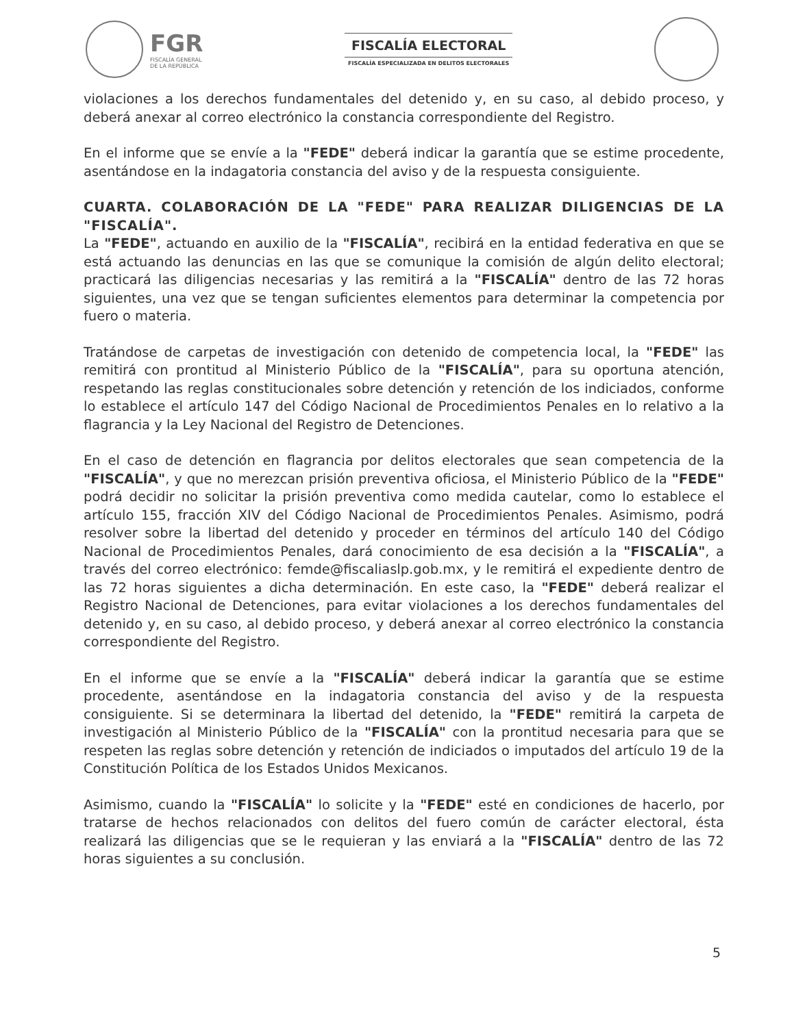FGR
FISCALÍA GENERAL
DE LA REPÚBLICA
FISCALÍA ELECTORAL
FISCALÍA ESPECIALIZADA EN DELITOS ELECTORALES
violaciones a los derechos fundamentales del detenido y, en su caso, al debido proceso, y deberá anexar al correo electrónico la constancia correspondiente del Registro.
En el informe que se envíe a la "FEDE" deberá indicar la garantía que se estime procedente, asentándose en la indagatoria constancia del aviso y de la respuesta consiguiente.
CUARTA. COLABORACIÓN DE LA "FEDE" PARA REALIZAR DILIGENCIAS DE LA "FISCALÍA".
La "FEDE", actuando en auxilio de la "FISCALÍA", recibirá en la entidad federativa en que se está actuando las denuncias en las que se comunique la comisión de algún delito electoral; practicará las diligencias necesarias y las remitirá a la "FISCALÍA" dentro de las 72 horas siguientes, una vez que se tengan suficientes elementos para determinar la competencia por fuero o materia.
Tratándose de carpetas de investigación con detenido de competencia local, la "FEDE" las remitirá con prontitud al Ministerio Público de la "FISCALÍA", para su oportuna atención, respetando las reglas constitucionales sobre detención y retención de los indiciados, conforme lo establece el artículo 147 del Código Nacional de Procedimientos Penales en lo relativo a la flagrancia y la Ley Nacional del Registro de Detenciones.
En el caso de detención en flagrancia por delitos electorales que sean competencia de la "FISCALÍA", y que no merezcan prisión preventiva oficiosa, el Ministerio Público de la "FEDE" podrá decidir no solicitar la prisión preventiva como medida cautelar, como lo establece el artículo 155, fracción XIV del Código Nacional de Procedimientos Penales. Asimismo, podrá resolver sobre la libertad del detenido y proceder en términos del artículo 140 del Código Nacional de Procedimientos Penales, dará conocimiento de esa decisión a la "FISCALÍA", a través del correo electrónico: femde@fiscaliaslp.gob.mx, y le remitirá el expediente dentro de las 72 horas siguientes a dicha determinación. En este caso, la "FEDE" deberá realizar el Registro Nacional de Detenciones, para evitar violaciones a los derechos fundamentales del detenido y, en su caso, al debido proceso, y deberá anexar al correo electrónico la constancia correspondiente del Registro.
En el informe que se envíe a la "FISCALÍA" deberá indicar la garantía que se estime procedente, asentándose en la indagatoria constancia del aviso y de la respuesta consiguiente. Si se determinara la libertad del detenido, la "FEDE" remitirá la carpeta de investigación al Ministerio Público de la "FISCALÍA" con la prontitud necesaria para que se respeten las reglas sobre detención y retención de indiciados o imputados del artículo 19 de la Constitución Política de los Estados Unidos Mexicanos.
Asimismo, cuando la "FISCALÍA" lo solicite y la "FEDE" esté en condiciones de hacerlo, por tratarse de hechos relacionados con delitos del fuero común de carácter electoral, ésta realizará las diligencias que se le requieran y las enviará a la "FISCALÍA" dentro de las 72 horas siguientes a su conclusión.
5